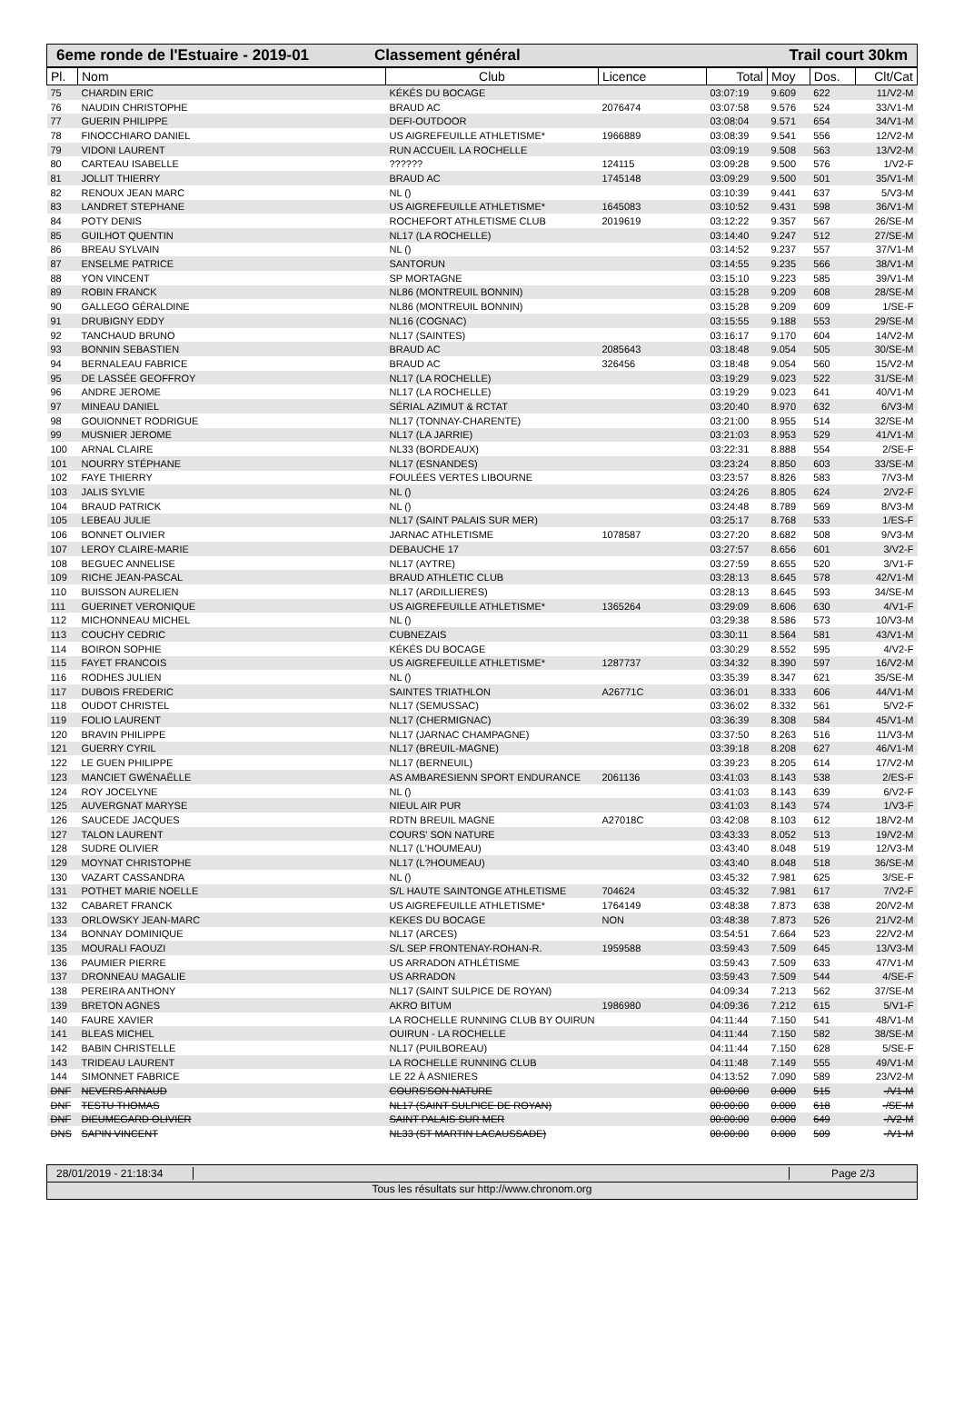6eme ronde de l'Estuaire - 2019-01
Classement général Trail court 30km
| Pl. | Nom | Club | Licence | Total | Moy | Dos. | Clt/Cat |
| --- | --- | --- | --- | --- | --- | --- | --- |
| 75 | CHARDIN ERIC | KÉKÉS DU BOCAGE | | 03:07:19 | 9.609 | 622 | 11/V2-M |
| 76 | NAUDIN CHRISTOPHE | BRAUD AC | 2076474 | 03:07:58 | 9.576 | 524 | 33/V1-M |
| 77 | GUERIN PHILIPPE | DEFI-OUTDOOR | | 03:08:04 | 9.571 | 654 | 34/V1-M |
| 78 | FINOCCHIARO DANIEL | US AIGREFEUILLE ATHLETISME* | 1966889 | 03:08:39 | 9.541 | 556 | 12/V2-M |
| 79 | VIDONI LAURENT | RUN ACCUEIL LA ROCHELLE | | 03:09:19 | 9.508 | 563 | 13/V2-M |
| 80 | CARTEAU ISABELLE | ?????? | 124115 | 03:09:28 | 9.500 | 576 | 1/V2-F |
| 81 | JOLLIT THIERRY | BRAUD AC | 1745148 | 03:09:29 | 9.500 | 501 | 35/V1-M |
| 82 | RENOUX JEAN MARC | NL () | | 03:10:39 | 9.441 | 637 | 5/V3-M |
| 83 | LANDRET STEPHANE | US AIGREFEUILLE ATHLETISME* | 1645083 | 03:10:52 | 9.431 | 598 | 36/V1-M |
| 84 | POTY DENIS | ROCHEFORT ATHLETISME CLUB | 2019619 | 03:12:22 | 9.357 | 567 | 26/SE-M |
| 85 | GUILHOT QUENTIN | NL17 (LA ROCHELLE) | | 03:14:40 | 9.247 | 512 | 27/SE-M |
| 86 | BREAU SYLVAIN | NL () | | 03:14:52 | 9.237 | 557 | 37/V1-M |
| 87 | ENSELME PATRICE | SANTORUN | | 03:14:55 | 9.235 | 566 | 38/V1-M |
| 88 | YON VINCENT | SP MORTAGNE | | 03:15:10 | 9.223 | 585 | 39/V1-M |
| 89 | ROBIN FRANCK | NL86 (MONTREUIL BONNIN) | | 03:15:28 | 9.209 | 608 | 28/SE-M |
| 90 | GALLEGO GÉRALDINE | NL86 (MONTREUIL BONNIN) | | 03:15:28 | 9.209 | 609 | 1/SE-F |
| 91 | DRUBIGNY EDDY | NL16 (COGNAC) | | 03:15:55 | 9.188 | 553 | 29/SE-M |
| 92 | TANCHAUD BRUNO | NL17 (SAINTES) | | 03:16:17 | 9.170 | 604 | 14/V2-M |
| 93 | BONNIN SEBASTIEN | BRAUD AC | 2085643 | 03:18:48 | 9.054 | 505 | 30/SE-M |
| 94 | BERNALEAU FABRICE | BRAUD AC | 326456 | 03:18:48 | 9.054 | 560 | 15/V2-M |
| 95 | DE LASSÉE GEOFFROY | NL17 (LA ROCHELLE) | | 03:19:29 | 9.023 | 522 | 31/SE-M |
| 96 | ANDRE JEROME | NL17 (LA ROCHELLE) | | 03:19:29 | 9.023 | 641 | 40/V1-M |
| 97 | MINEAU DANIEL | SÉRIAL AZIMUT & RCTAT | | 03:20:40 | 8.970 | 632 | 6/V3-M |
| 98 | GOUIONNET RODRIGUE | NL17 (TONNAY-CHARENTE) | | 03:21:00 | 8.955 | 514 | 32/SE-M |
| 99 | MUSNIER JEROME | NL17 (LA JARRIE) | | 03:21:03 | 8.953 | 529 | 41/V1-M |
| 100 | ARNAL CLAIRE | NL33 (BORDEAUX) | | 03:22:31 | 8.888 | 554 | 2/SE-F |
| 101 | NOURRY STÉPHANE | NL17 (ESNANDES) | | 03:23:24 | 8.850 | 603 | 33/SE-M |
| 102 | FAYE THIERRY | FOULÉES VERTES LIBOURNE | | 03:23:57 | 8.826 | 583 | 7/V3-M |
| 103 | JALIS SYLVIE | NL () | | 03:24:26 | 8.805 | 624 | 2/V2-F |
| 104 | BRAUD PATRICK | NL () | | 03:24:48 | 8.789 | 569 | 8/V3-M |
| 105 | LEBEAU JULIE | NL17 (SAINT PALAIS SUR MER) | | 03:25:17 | 8.768 | 533 | 1/ES-F |
| 106 | BONNET OLIVIER | JARNAC ATHLETISME | 1078587 | 03:27:20 | 8.682 | 508 | 9/V3-M |
| 107 | LEROY CLAIRE-MARIE | DEBAUCHE 17 | | 03:27:57 | 8.656 | 601 | 3/V2-F |
| 108 | BEGUEC ANNELISE | NL17 (AYTRE) | | 03:27:59 | 8.655 | 520 | 3/V1-F |
| 109 | RICHE JEAN-PASCAL | BRAUD ATHLETIC CLUB | | 03:28:13 | 8.645 | 578 | 42/V1-M |
| 110 | BUISSON AURELIEN | NL17 (ARDILLIERES) | | 03:28:13 | 8.645 | 593 | 34/SE-M |
| 111 | GUERINET VERONIQUE | US AIGREFEUILLE ATHLETISME* | 1365264 | 03:29:09 | 8.606 | 630 | 4/V1-F |
| 112 | MICHONNEAU MICHEL | NL () | | 03:29:38 | 8.586 | 573 | 10/V3-M |
| 113 | COUCHY CEDRIC | CUBNEZAIS | | 03:30:11 | 8.564 | 581 | 43/V1-M |
| 114 | BOIRON SOPHIE | KÉKÉS DU BOCAGE | | 03:30:29 | 8.552 | 595 | 4/V2-F |
| 115 | FAYET FRANCOIS | US AIGREFEUILLE ATHLETISME* | 1287737 | 03:34:32 | 8.390 | 597 | 16/V2-M |
| 116 | RODHES JULIEN | NL () | | 03:35:39 | 8.347 | 621 | 35/SE-M |
| 117 | DUBOIS FREDERIC | SAINTES TRIATHLON | A26771C | 03:36:01 | 8.333 | 606 | 44/V1-M |
| 118 | OUDOT CHRISTEL | NL17 (SEMUSSAC) | | 03:36:02 | 8.332 | 561 | 5/V2-F |
| 119 | FOLIO LAURENT | NL17 (CHERMIGNAC) | | 03:36:39 | 8.308 | 584 | 45/V1-M |
| 120 | BRAVIN PHILIPPE | NL17 (JARNAC CHAMPAGNE) | | 03:37:50 | 8.263 | 516 | 11/V3-M |
| 121 | GUERRY CYRIL | NL17 (BREUIL-MAGNE) | | 03:39:18 | 8.208 | 627 | 46/V1-M |
| 122 | LE GUEN PHILIPPE | NL17 (BERNEUIL) | | 03:39:23 | 8.205 | 614 | 17/V2-M |
| 123 | MANCIET GWÉNAËLLE | AS AMBARESIENN SPORT ENDURANCE | 2061136 | 03:41:03 | 8.143 | 538 | 2/ES-F |
| 124 | ROY JOCELYNE | NL () | | 03:41:03 | 8.143 | 639 | 6/V2-F |
| 125 | AUVERGNAT MARYSE | NIEUL AIR PUR | | 03:41:03 | 8.143 | 574 | 1/V3-F |
| 126 | SAUCEDE JACQUES | RDTN BREUIL MAGNE | A27018C | 03:42:08 | 8.103 | 612 | 18/V2-M |
| 127 | TALON LAURENT | COURS' SON NATURE | | 03:43:33 | 8.052 | 513 | 19/V2-M |
| 128 | SUDRE OLIVIER | NL17 (L'HOUMEAU) | | 03:43:40 | 8.048 | 519 | 12/V3-M |
| 129 | MOYNAT CHRISTOPHE | NL17 (L?HOUMEAU) | | 03:43:40 | 8.048 | 518 | 36/SE-M |
| 130 | VAZART CASSANDRA | NL () | | 03:45:32 | 7.981 | 625 | 3/SE-F |
| 131 | POTHET MARIE NOELLE | S/L HAUTE SAINTONGE ATHLETISME | 704624 | 03:45:32 | 7.981 | 617 | 7/V2-F |
| 132 | CABARET FRANCK | US AIGREFEUILLE ATHLETISME* | 1764149 | 03:48:38 | 7.873 | 638 | 20/V2-M |
| 133 | ORLOWSKY JEAN-MARC | KEKES DU BOCAGE | NON | 03:48:38 | 7.873 | 526 | 21/V2-M |
| 134 | BONNAY DOMINIQUE | NL17 (ARCES) | | 03:54:51 | 7.664 | 523 | 22/V2-M |
| 135 | MOURALI FAOUZI | S/L SEP FRONTENAY-ROHAN-R. | 1959588 | 03:59:43 | 7.509 | 645 | 13/V3-M |
| 136 | PAUMIER PIERRE | US ARRADON ATHLÉTISME | | 03:59:43 | 7.509 | 633 | 47/V1-M |
| 137 | DRONNEAU MAGALIE | US ARRADON | | 03:59:43 | 7.509 | 544 | 4/SE-F |
| 138 | PEREIRA ANTHONY | NL17 (SAINT SULPICE DE ROYAN) | | 04:09:34 | 7.213 | 562 | 37/SE-M |
| 139 | BRETON AGNES | AKRO BITUM | 1986980 | 04:09:36 | 7.212 | 615 | 5/V1-F |
| 140 | FAURE XAVIER | LA ROCHELLE RUNNING CLUB BY OUIRUN | | 04:11:44 | 7.150 | 541 | 48/V1-M |
| 141 | BLEAS MICHEL | OUIRUN - LA ROCHELLE | | 04:11:44 | 7.150 | 582 | 38/SE-M |
| 142 | BABIN CHRISTELLE | NL17 (PUILBOREAU) | | 04:11:44 | 7.150 | 628 | 5/SE-F |
| 143 | TRIDEAU LAURENT | LA ROCHELLE RUNNING CLUB | | 04:11:48 | 7.149 | 555 | 49/V1-M |
| 144 | SIMONNET FABRICE | LE 22 À ASNIERES | | 04:13:52 | 7.090 | 589 | 23/V2-M |
| DNF | NEVERS ARNAUD | COURS'SON NATURE | | 00:00:00 | 0.000 | 515 | -/V1-M |
| DNF | TESTU THOMAS | NL17 (SAINT SULPICE DE ROYAN) | | 00:00:00 | 0.000 | 618 | -/SE-M |
| DNF | DIEUMEGARD OLIVIER | SAINT PALAIS SUR MER | | 00:00:00 | 0.000 | 649 | -/V2-M |
| DNS | SAPIN VINCENT | NL33 (ST MARTIN LACAUSSADE) | | 00:00:00 | 0.000 | 509 | -/V1-M |
28/01/2019 - 21:18:34
Page 2/3
Tous les résultats sur http://www.chronom.org